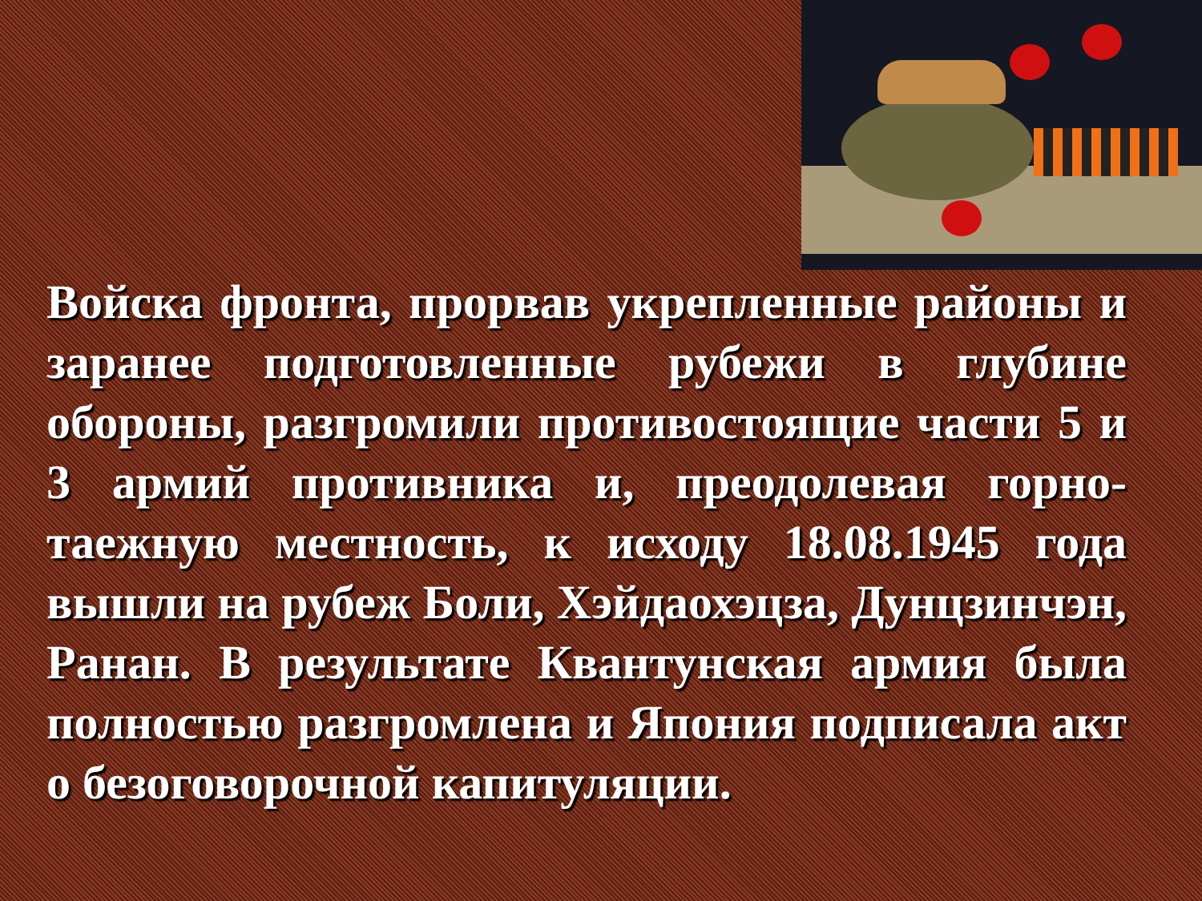Войска фронта, прорвав укрепленные районы и заранее подготовленные рубежи в глубине обороны, разгромили противостоящие части 5 и 3 армий противника и, преодолевая горно-таежную местность, к исходу 18.08.1945 года вышли на рубеж Боли, Хэйдаохэцза, Дунцзинчэн, Ранан. В результате Квантунская армия была полностью разгромлена и Япония подписала акт о безоговорочной капитуляции.